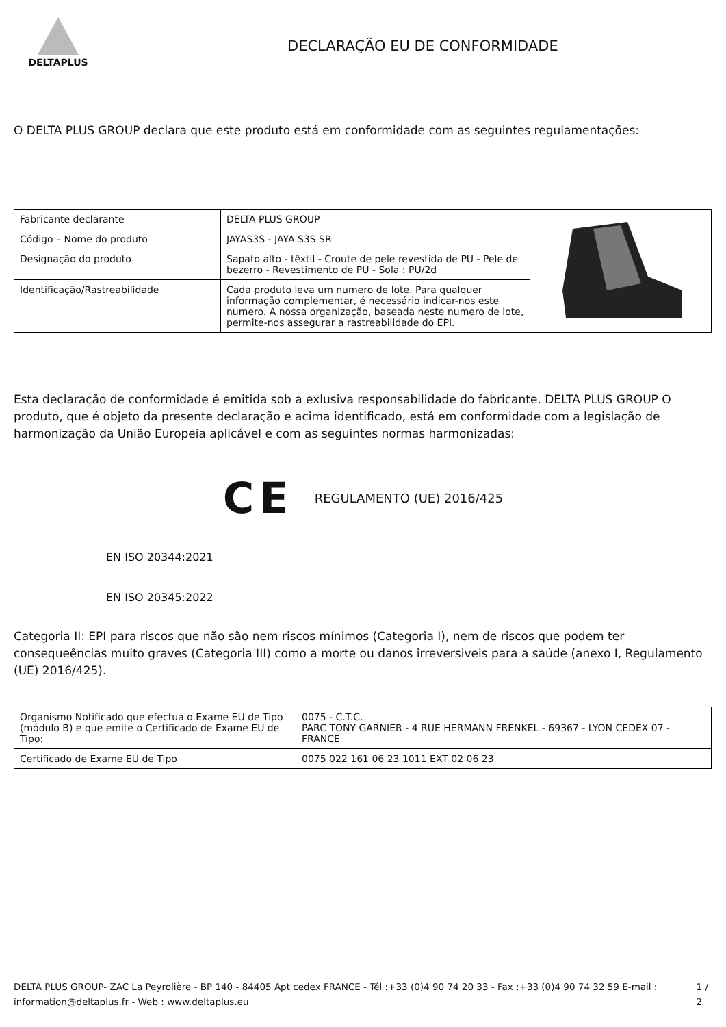DELTAPLUS
DECLARAÇÃO EU DE CONFORMIDADE
O DELTA PLUS GROUP declara que este produto está em conformidade com as seguintes regulamentações:
| Fabricante declarante | DELTA PLUS GROUP | |
| Código – Nome do produto | JAYAS3S - JAYA S3S SR | |
| Designação do produto | Sapato alto - têxtil - Croute de pele revestida de PU - Pele de bezerro - Revestimento de PU - Sola : PU/2d | |
| Identificação/Rastreabilidade | Cada produto leva um numero de lote. Para qualquer informação complementar, é necessário indicar-nos este numero. A nossa organização, baseada neste numero de lote, permite-nos assegurar a rastreabilidade do EPI. | |
Esta declaração de conformidade é emitida sob a exlusiva responsabilidade do fabricante. DELTA PLUS GROUP O produto, que é objeto da presente declaração e acima identificado, está em conformidade com a legislação de harmonização da União Europeia aplicável e com as seguintes normas harmonizadas:
CE REGULAMENTO (UE) 2016/425
EN ISO 20344:2021
EN ISO 20345:2022
Categoria II: EPI para riscos que não são nem riscos mínimos (Categoria I), nem de riscos que podem ter consequeências muito graves (Categoria III) como a morte ou danos irreversiveis para a saúde (anexo I, Regulamento (UE) 2016/425).
| Organismo Notificado que efectua o Exame EU de Tipo (módulo B) e que emite o Certificado de Exame EU de Tipo: | 0075 - C.T.C. PARC TONY GARNIER - 4 RUE HERMANN FRENKEL - 69367 - LYON CEDEX 07 - FRANCE |
| Certificado de Exame EU de Tipo | 0075 022 161 06 23 1011 EXT 02 06 23 |
DELTA PLUS GROUP- ZAC La Peyrolière - BP 140 - 84405 Apt cedex FRANCE - Tél :+33 (0)4 90 74 20 33 - Fax :+33 (0)4 90 74 32 59 E-mail : information@deltaplus.fr - Web : www.deltaplus.eu
1 / 2